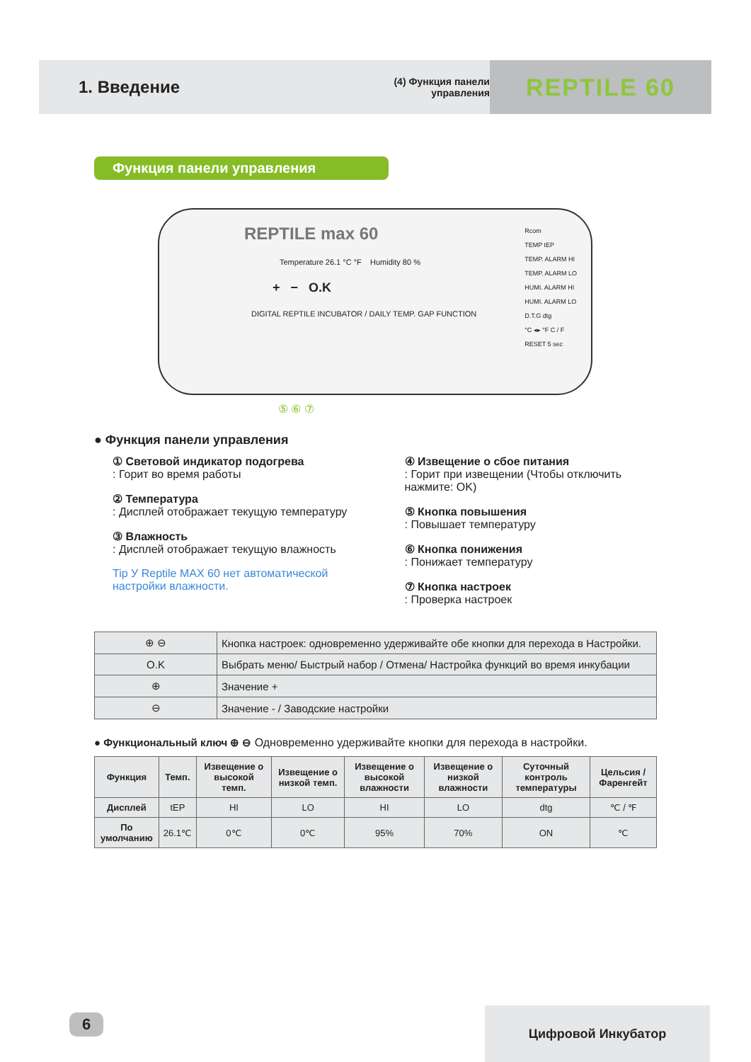1. Введение
(4) Функция панели управления
REPTILE 60
Функция панели управления
REPTILE max 60
Temperature 26.1 °C °F Humidity 80 %
+ − O.K
DIGITAL REPTILE INCUBATOR / DAILY TEMP. GAP FUNCTION
Rcom
TEMP tEP
TEMP. ALARM HI
TEMP. ALARM LO
HUMI. ALARM HI
HUMI. ALARM LO
D.T.G dtg
°C ◂▸ °F C / F
RESET 5 sec
⑤ ⑥ ⑦
● Функция панели управления
① Световой индикатор подогрева
: Горит во время работы
② Температура
: Дисплей отображает текущую температуру
③ Влажность
: Дисплей отображает текущую влажность
Tip У Reptile MAX 60 нет автоматической настройки влажности.
④ Извещение о сбое питания
: Горит при извещении (Чтобы отключить нажмите: OK)
⑤ Кнопка повышения
: Повышает температуру
⑥ Кнопка понижения
: Понижает температуру
⑦ Кнопка настроек
: Проверка настроек
| ⊕ ⊖ | Кнопка настроек: одновременно удерживайте обе кнопки для перехода в Настройки. |
| O.K | Выбрать меню/ Быстрый набор / Отмена/ Настройка функций во время инкубации |
| ⊕ | Значение + |
| ⊖ | Значение - / Заводские настройки |
● Функциональный ключ ⊕ ⊖ Одновременно удерживайте кнопки для перехода в настройки.
| Функция | Темп. | Извещение о высокой темп. | Извещение о низкой темп. | Извещение о высокой влажности | Извещение о низкой влажности | Суточный контроль температуры | Цельсия / Фаренгейт |
| --- | --- | --- | --- | --- | --- | --- | --- |
| Дисплей | tEP | HI | LO | HI | LO | dtg | ℃ / ℉ |
| По умолчанию | 26.1℃ | 0℃ | 0℃ | 95% | 70% | ON | ℃ |
6 Цифровой Инкубатор